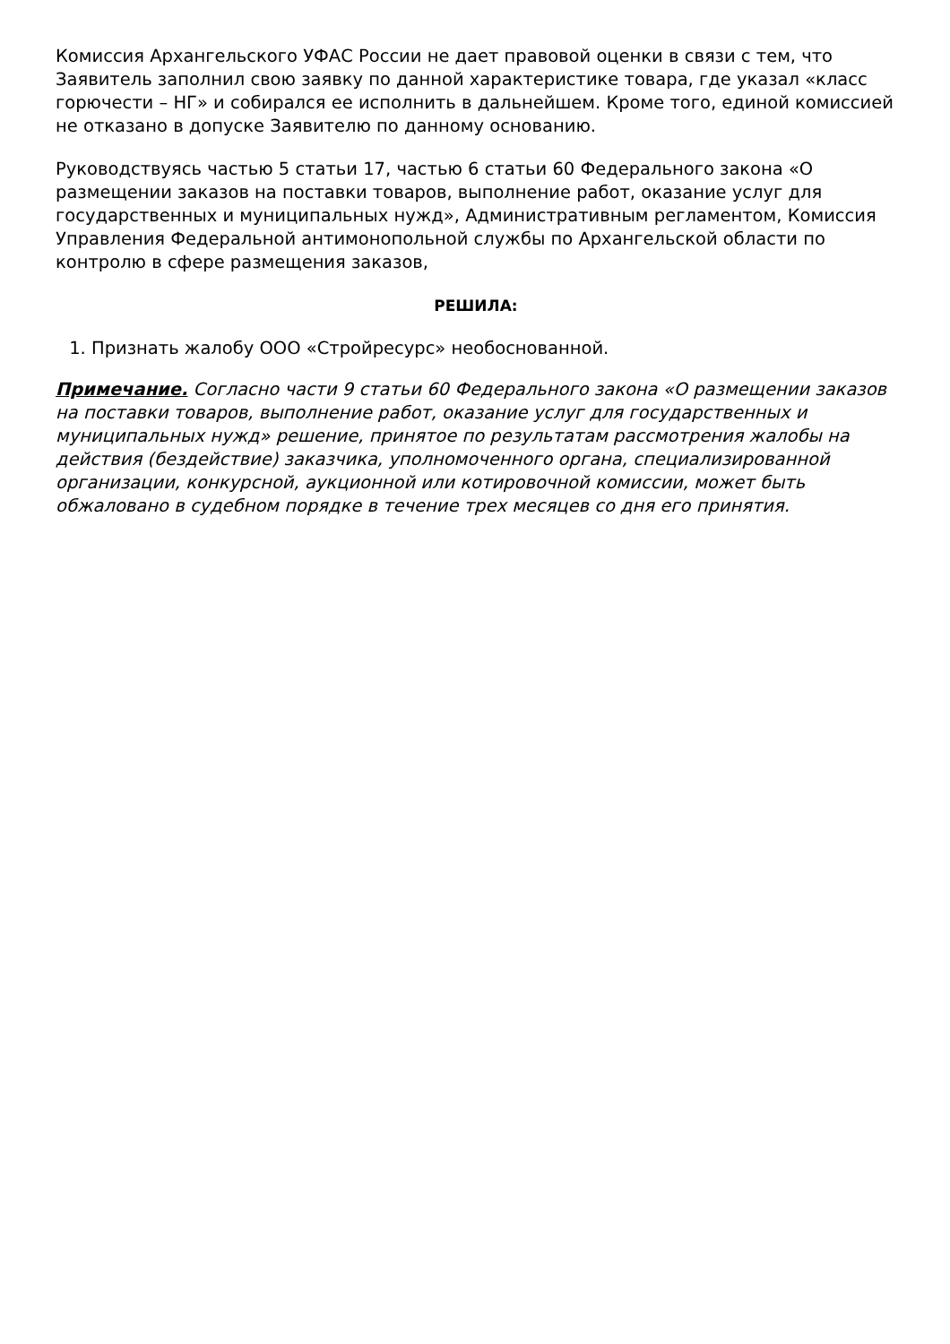Комиссия Архангельского УФАС России не дает правовой оценки в связи с тем, что Заявитель заполнил свою заявку по данной характеристике товара, где указал «класс горючести – НГ» и собирался ее исполнить в дальнейшем. Кроме того, единой комиссией не отказано в допуске Заявителю по данному основанию.
Руководствуясь частью 5 статьи 17, частью 6 статьи 60 Федерального закона «О размещении заказов на поставки товаров, выполнение работ, оказание услуг для государственных и муниципальных нужд», Административным регламентом, Комиссия Управления Федеральной антимонопольной службы по Архангельской области по контролю в сфере размещения заказов,
РЕШИЛА:
1. Признать жалобу ООО «Стройресурс» необоснованной.
Примечание. Согласно части 9 статьи 60 Федерального закона «О размещении заказов на поставки товаров, выполнение работ, оказание услуг для государственных и муниципальных нужд» решение, принятое по результатам рассмотрения жалобы на действия (бездействие) заказчика, уполномоченного органа, специализированной организации, конкурсной, аукционной или котировочной комиссии, может быть обжаловано в судебном порядке в течение трех месяцев со дня его принятия.